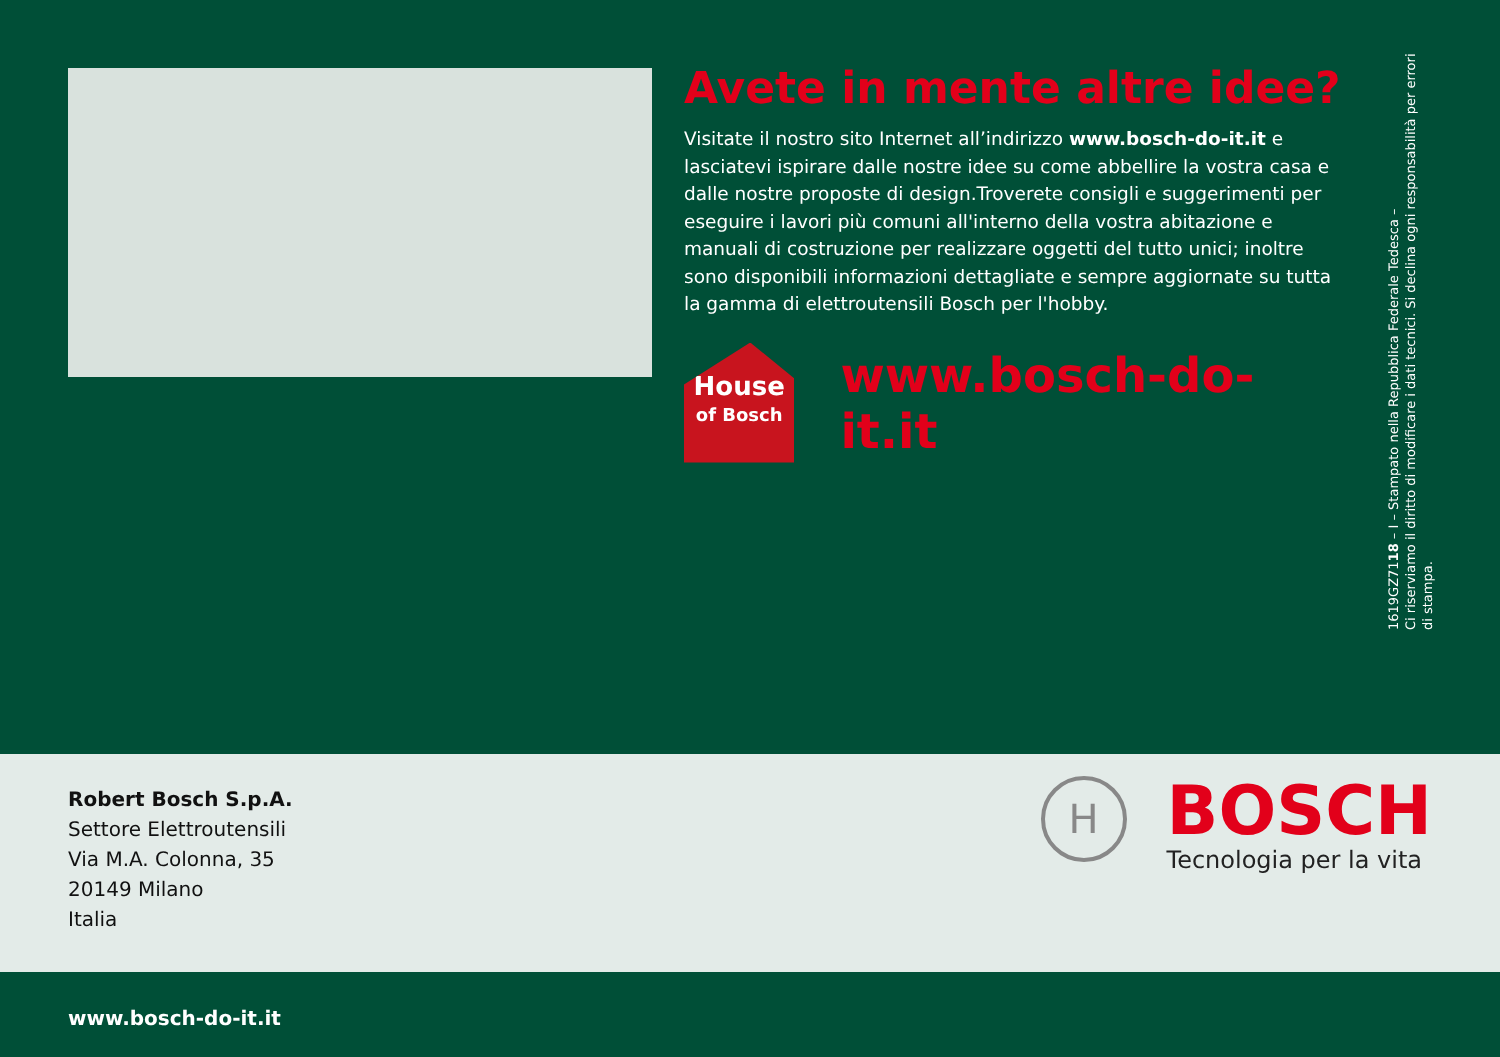Avete in mente altre idee?
Visitate il nostro sito Internet all’indirizzo www.bosch-do-it.it e lasciatevi ispirare dalle nostre idee su come abbellire la vostra casa e dalle nostre proposte di design.Troverete consigli e suggerimenti per eseguire i lavori più comuni all'interno della vostra abitazione e manuali di costruzione per realizzare oggetti del tutto unici; inoltre sono disponibili informazioni dettagliate e sempre aggiornate su tutta la gamma di elettroutensili Bosch per l'hobby.
House
of Bosch
www.bosch-do-it.it
1619GZ7118 – I – Stampato nella Repubblica Federale Tedesca –
Ci riserviamo il diritto di modificare i dati tecnici. Si declina ogni responsabilità per errori
di stampa.
Robert Bosch S.p.A.
Settore Elettroutensili
Via M.A. Colonna, 35
20149 Milano
Italia
H
BOSCH
Tecnologia per la vita
www.bosch-do-it.it